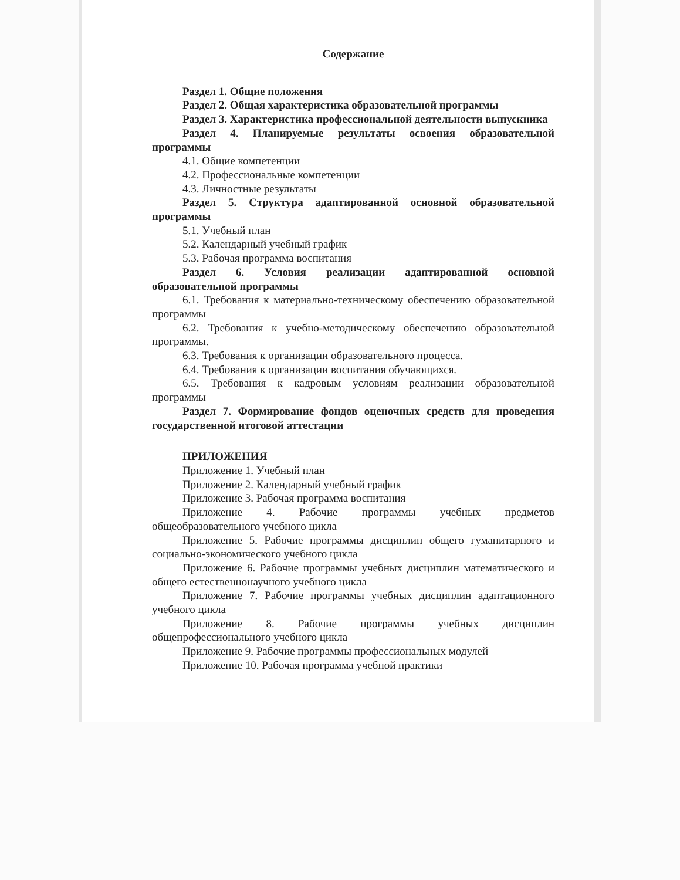Содержание
Раздел 1. Общие положения
Раздел 2. Общая характеристика образовательной программы
Раздел 3. Характеристика профессиональной деятельности выпускника
Раздел 4. Планируемые результаты освоения образовательной программы
4.1. Общие компетенции
4.2. Профессиональные компетенции
4.3. Личностные результаты
Раздел 5. Структура адаптированной основной образовательной программы
5.1. Учебный план
5.2. Календарный учебный график
5.3. Рабочая программа воспитания
Раздел 6. Условия реализации адаптированной основной образовательной программы
6.1. Требования к материально-техническому обеспечению образовательной программы
6.2. Требования к учебно-методическому обеспечению образовательной программы.
6.3. Требования к организации образовательного процесса.
6.4. Требования к организации воспитания обучающихся.
6.5. Требования к кадровым условиям реализации образовательной программы
Раздел 7. Формирование фондов оценочных средств для проведения государственной итоговой аттестации
ПРИЛОЖЕНИЯ
Приложение 1. Учебный план
Приложение 2. Календарный учебный график
Приложение 3. Рабочая программа воспитания
Приложение 4. Рабочие программы учебных предметов общеобразовательного учебного цикла
Приложение 5. Рабочие программы дисциплин общего гуманитарного и социально-экономического учебного цикла
Приложение 6. Рабочие программы учебных дисциплин математического и общего естественнонаучного учебного цикла
Приложение 7. Рабочие программы учебных дисциплин адаптационного учебного цикла
Приложение 8. Рабочие программы учебных дисциплин общепрофессионального учебного цикла
Приложение 9. Рабочие программы профессиональных модулей
Приложение 10. Рабочая программа учебной практики